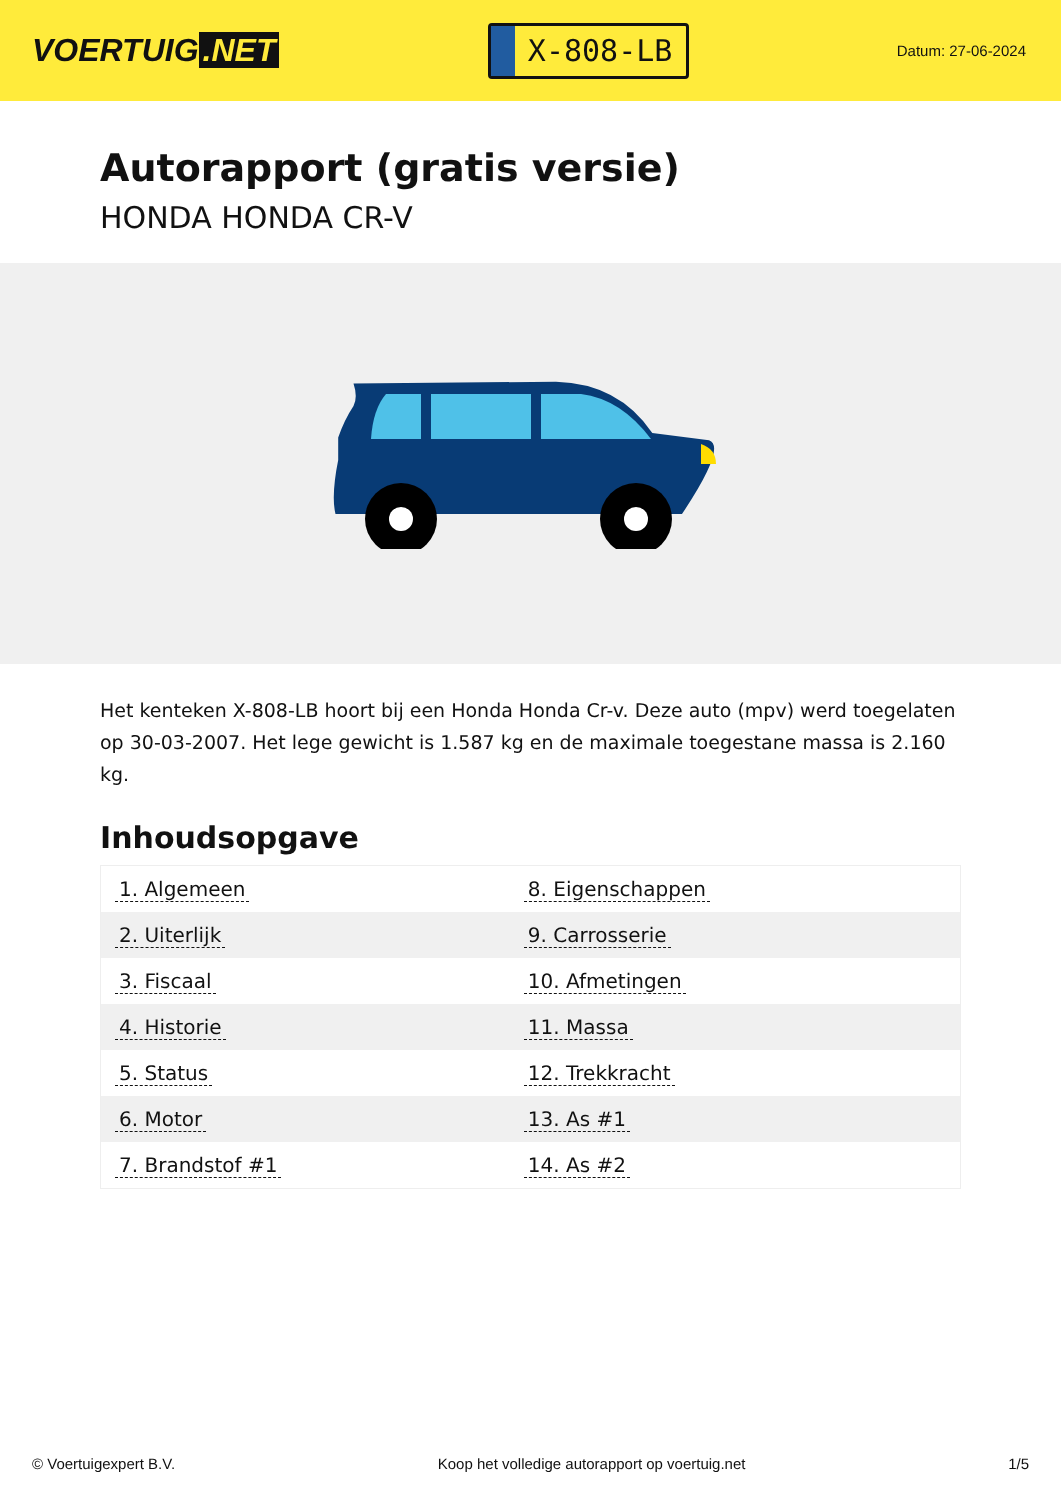VOERTUIG.NET
X-808-LB
Datum: 27-06-2024
Autorapport (gratis versie)
HONDA HONDA CR-V
Het kenteken X-808-LB hoort bij een Honda Honda Cr-v. Deze auto (mpv) werd toegelaten op 30-03-2007. Het lege gewicht is 1.587 kg en de maximale toegestane massa is 2.160 kg.
Inhoudsopgave
| 1. Algemeen | 8. Eigenschappen |
| 2. Uiterlijk | 9. Carrosserie |
| 3. Fiscaal | 10. Afmetingen |
| 4. Historie | 11. Massa |
| 5. Status | 12. Trekkracht |
| 6. Motor | 13. As #1 |
| 7. Brandstof #1 | 14. As #2 |
© Voertuigexpert B.V. Koop het volledige autorapport op voertuig.net 1/5